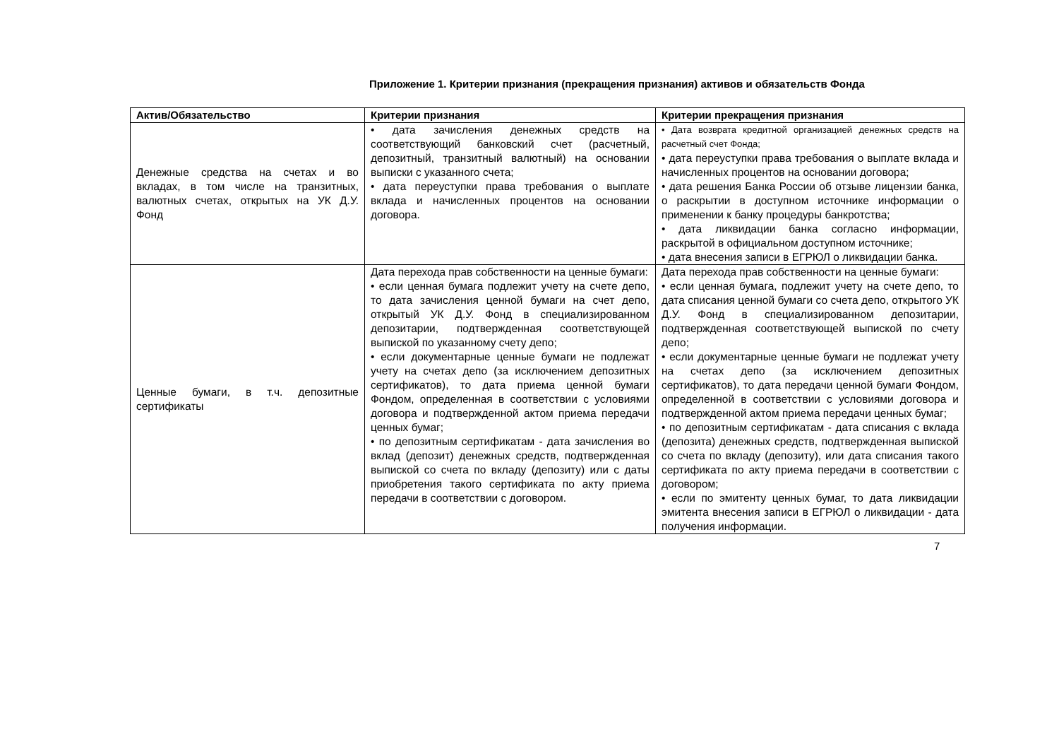Приложение 1. Критерии признания (прекращения признания) активов и обязательств Фонда
| Актив/Обязательство | Критерии признания | Критерии прекращения признания |
| --- | --- | --- |
| Денежные средства на счетах и во вкладах, в том числе на транзитных, валютных счетах, открытых на УК Д.У. Фонд | • дата зачисления денежных средств на соответствующий банковский счет (расчетный, депозитный, транзитный валютный) на основании выписки с указанного счета; • дата переуступки права требования о выплате вклада и начисленных процентов на основании договора. | • Дата возврата кредитной организацией денежных средств на расчетный счет Фонда; • дата переуступки права требования о выплате вклада и начисленных процентов на основании договора; • дата решения Банка России об отзыве лицензии банка, о раскрытии в доступном источнике информации о применении к банку процедуры банкротства; • дата ликвидации банка согласно информации, раскрытой в официальном доступном источнике; • дата внесения записи в ЕГРЮЛ о ликвидации банка. |
| Ценные бумаги, в т.ч. депозитные сертификаты | Дата перехода прав собственности на ценные бумаги: • если ценная бумага подлежит учету на счете депо, то дата зачисления ценной бумаги на счет депо, открытый УК Д.У. Фонд в специализированном депозитарии, подтвержденная соответствующей выпиской по указанному счету депо; • если документарные ценные бумаги не подлежат учету на счетах депо (за исключением депозитных сертификатов), то дата приема ценной бумаги Фондом, определенная в соответствии с условиями договора и подтвержденной актом приема передачи ценных бумаг; • по депозитным сертификатам - дата зачисления во вклад (депозит) денежных средств, подтвержденная выпиской со счета по вкладу (депозиту) или с даты приобретения такого сертификата по акту приема передачи в соответствии с договором. | Дата перехода прав собственности на ценные бумаги: • если ценная бумага, подлежит учету на счете депо, то дата списания ценной бумаги со счета депо, открытого УК Д.У. Фонд в специализированном депозитарии, подтвержденная соответствующей выпиской по счету депо; • если документарные ценные бумаги не подлежат учету на счетах депо (за исключением депозитных сертификатов), то дата передачи ценной бумаги Фондом, определенной в соответствии с условиями договора и подтвержденной актом приема передачи ценных бумаг; • по депозитным сертификатам - дата списания с вклада (депозита) денежных средств, подтвержденная выпиской со счета по вкладу (депозиту), или дата списания такого сертификата по акту приема передачи в соответствии с договором; • если по эмитенту ценных бумаг, то дата ликвидации эмитента внесения записи в ЕГРЮЛ о ликвидации - дата получения информации. |
7